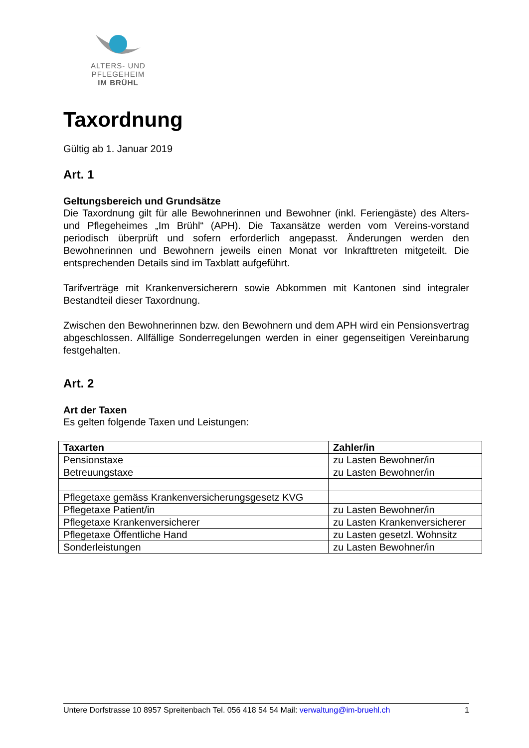ALTERS- UND PFLEGEHEIM
IM BRÜHL
Taxordnung
Gültig ab 1. Januar 2019
Art. 1
Geltungsbereich und Grundsätze
Die Taxordnung gilt für alle Bewohnerinnen und Bewohner (inkl. Feriengäste) des Alters- und Pflegeheimes „Im Brühl“ (APH). Die Taxansätze werden vom Vereins-vorstand periodisch überprüft und sofern erforderlich angepasst. Änderungen werden den Bewohnerinnen und Bewohnern jeweils einen Monat vor Inkrafttreten mitgeteilt. Die entsprechenden Details sind im Taxblatt aufgeführt.
Tarifverträge mit Krankenversicherern sowie Abkommen mit Kantonen sind integraler Bestandteil dieser Taxordnung.
Zwischen den Bewohnerinnen bzw. den Bewohnern und dem APH wird ein Pensionsvertrag abgeschlossen. Allfällige Sonderregelungen werden in einer gegenseitigen Vereinbarung festgehalten.
Art. 2
Art der Taxen
Es gelten folgende Taxen und Leistungen:
| Taxarten | Zahler/in |
| --- | --- |
| Pensionstaxe | zu Lasten Bewohner/in |
| Betreuungstaxe | zu Lasten Bewohner/in |
| Pflegetaxe gemäss Krankenversicherungsgesetz KVG | |
| Pflegetaxe Patient/in | zu Lasten Bewohner/in |
| Pflegetaxe Krankenversicherer | zu Lasten Krankenversicherer |
| Pflegetaxe Öffentliche Hand | zu Lasten gesetzl. Wohnsitz |
| Sonderleistungen | zu Lasten Bewohner/in |
Untere Dorfstrasse 10 8957 Spreitenbach Tel. 056 418 54 54 Mail: verwaltung@im-bruehl.ch 1